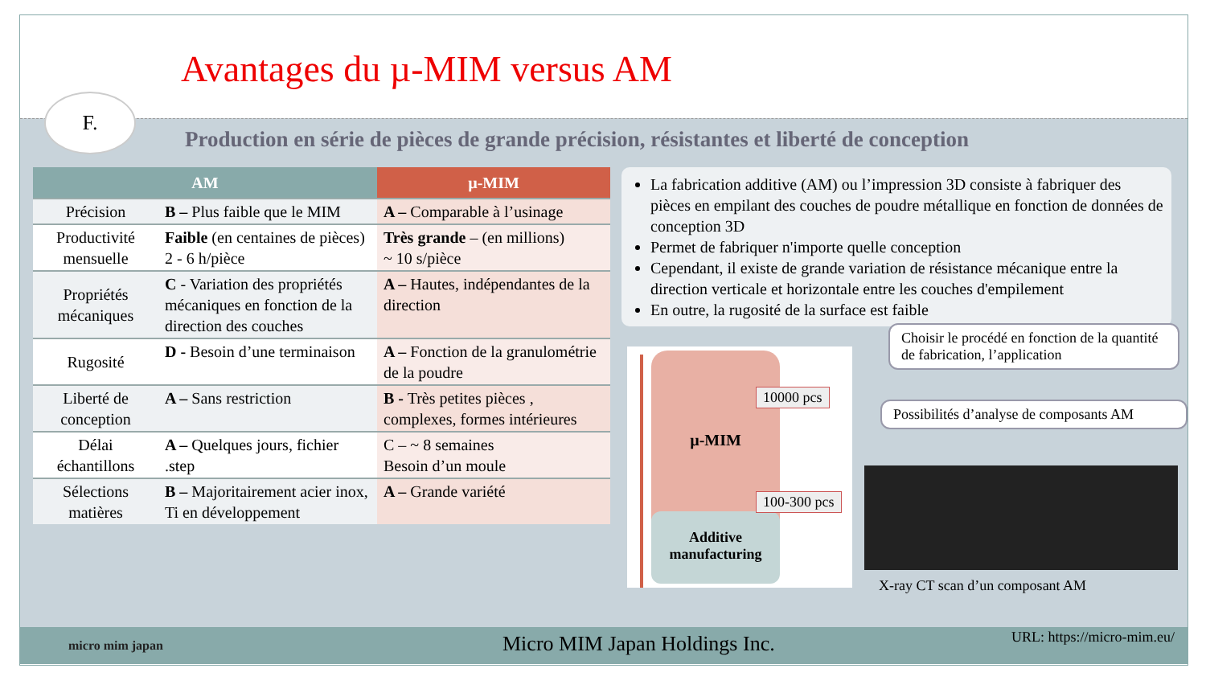Avantages du µ-MIM versus AM
F.
Production en série de pièces de grande précision, résistantes et liberté de conception
| AM | | µ-MIM |
| --- | --- | --- |
| Précision | B – Plus faible que le MIM | A – Comparable à l’usinage |
| Productivité mensuelle | Faible (en centaines de pièces) 2 - 6 h/pièce | Très grande – (en millions) ~ 10 s/pièce |
| Propriétés mécaniques | C - Variation des propriétés mécaniques en fonction de la direction des couches | A – Hautes, indépendantes de la direction |
| Rugosité | D - Besoin d’une terminaison | A – Fonction de la granulométrie de la poudre |
| Liberté de conception | A – Sans restriction | B - Très petites pièces , complexes, formes intérieures |
| Délai échantillons | A – Quelques jours, fichier .step | C – ~ 8 semaines Besoin d’un moule |
| Sélections matières | B – Majoritairement acier inox, Ti en développement | A – Grande variété |
La fabrication additive (AM) ou l’impression 3D consiste à fabriquer des pièces en empilant des couches de poudre métallique en fonction de données de conception 3D
Permet de fabriquer n'importe quelle conception
Cependant, il existe de grande variation de résistance mécanique entre la direction verticale et horizontale entre les couches d'empilement
En outre, la rugosité de la surface est faible
µ-MIM
Additive manufacturing
10000 pcs
100-300 pcs
Choisir le procédé en fonction de la quantité de fabrication, l’application
Possibilités d’analyse de composants AM
X-ray CT scan d’un composant AM
micro mim japan Micro MIM Japan Holdings Inc. URL: https://micro-mim.eu/